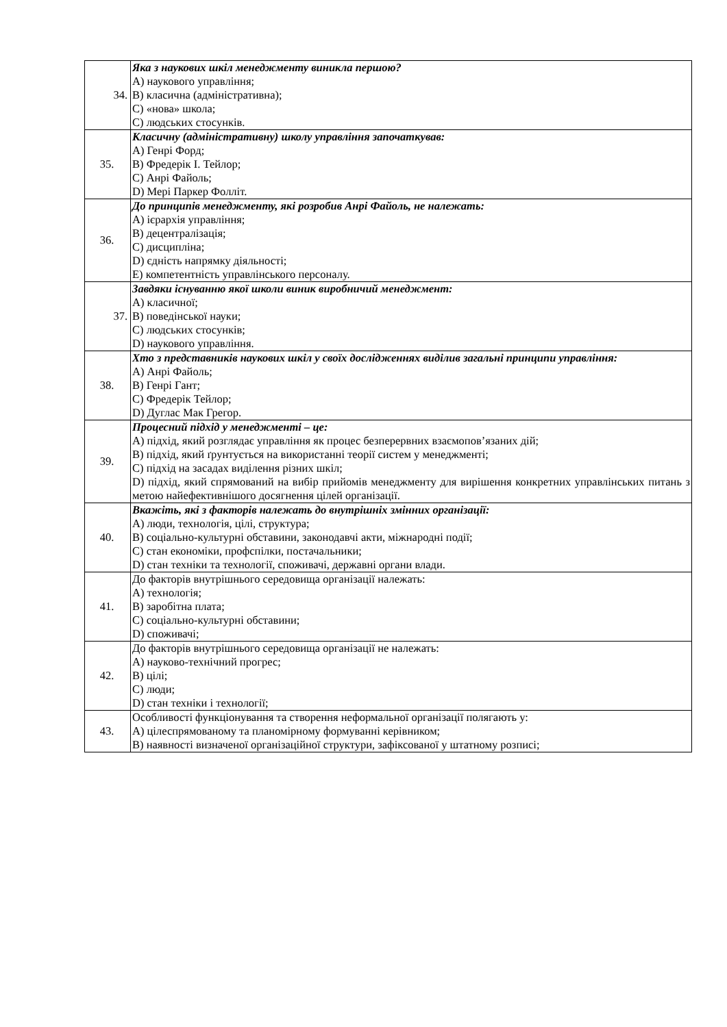| 34. | Яка з наукових шкіл менеджменту виникла першою? А) наукового управління; В) класична (адміністративна); С) «нова» школа; С) людських стосунків. |
| 35. | Класичну (адміністративну) школу управління започаткував: А) Генрі Форд; В) Фредерік І. Тейлор; С) Анрі Файоль; D) Мері Паркер Фолліт. |
| 36. | До принципів менеджменту, які розробив Анрі Файоль, не належать: А) ієрархія управління; В) децентралізація; С) дисципліна; D) єдність напрямку діяльності; Е) компетентність управлінського персоналу. |
| 37. | Завдяки існуванню якої школи виник виробничий менеджмент: А) класичної; В) поведінської науки; С) людських стосунків; D) наукового управління. |
| 38. | Хто з представників наукових шкіл у своїх дослідженнях виділив загальні принципи управління: А) Анрі Файоль; В) Генрі Гант; С) Фредерік Тейлор; D) Дуглас Мак Грегор. |
| 39. | Процесний підхід у менеджменті – це: А) підхід, який розглядає управління як процес безперервних взаємопов’язаних дій; В) підхід, який ґрунтується на використанні теорії систем у менеджменті; С) підхід на засадах виділення різних шкіл; D) підхід, який спрямований на вибір прийомів менеджменту для вирішення конкретних управлінських питань з метою найефективнішого досягнення цілей організації. |
| 40. | Вкажіть, які з факторів належать до внутрішніх змінних організації: А) люди, технологія, цілі, структура; В) соціально-культурні обставини, законодавчі акти, міжнародні події; С) стан економіки, профспілки, постачальники; D) стан техніки та технології, споживачі, державні органи влади. |
| 41. | До факторів внутрішнього середовища організації належать: А) технологія; В) заробітна плата; С) соціально-культурні обставини; D) споживачі; |
| 42. | До факторів внутрішнього середовища організації не належать: А) науково-технічний прогрес; В) цілі; С) люди; D) стан техніки і технології; |
| 43. | Особливості функціонування та створення неформальної організації полягають у: А) цілеспрямованому та планомірному формуванні керівником; В) наявності визначеної організаційної структури, зафіксованої у штатному розписі; |